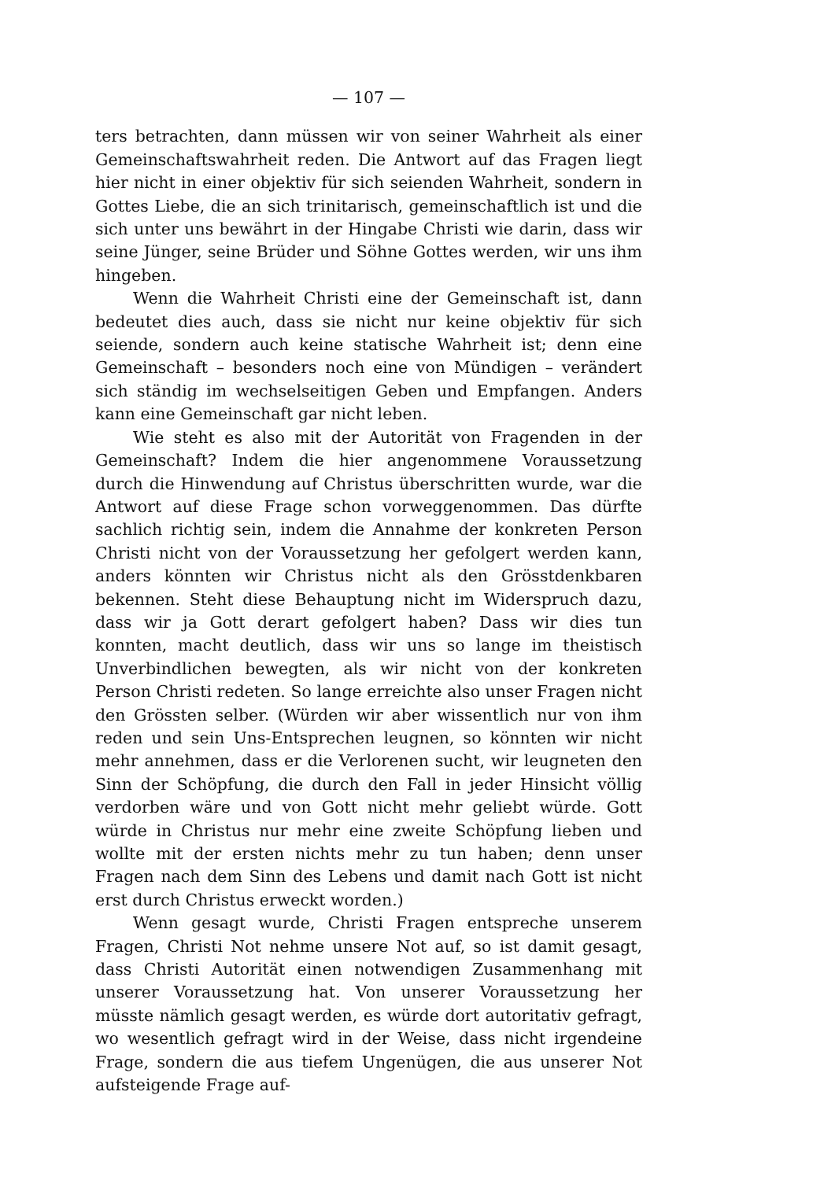— 107 —
ters betrachten, dann müssen wir von seiner Wahrheit als einer Gemeinschaftswahrheit reden. Die Antwort auf das Fragen liegt hier nicht in einer objektiv für sich seienden Wahrheit, sondern in Gottes Liebe, die an sich trinitarisch, gemeinschaftlich ist und die sich unter uns bewährt in der Hingabe Christi wie darin, dass wir seine Jünger, seine Brüder und Söhne Gottes werden, wir uns ihm hingeben.
Wenn die Wahrheit Christi eine der Gemeinschaft ist, dann bedeutet dies auch, dass sie nicht nur keine objektiv für sich seiende, sondern auch keine statische Wahrheit ist; denn eine Gemeinschaft – besonders noch eine von Mündigen – verändert sich ständig im wechselseitigen Geben und Empfangen. Anders kann eine Gemeinschaft gar nicht leben.
Wie steht es also mit der Autorität von Fragenden in der Gemeinschaft? Indem die hier angenommene Voraussetzung durch die Hinwendung auf Christus überschritten wurde, war die Antwort auf diese Frage schon vorweggenommen. Das dürfte sachlich richtig sein, indem die Annahme der konkreten Person Christi nicht von der Voraussetzung her gefolgert werden kann, anders könnten wir Christus nicht als den Grösstdenkbaren bekennen. Steht diese Behauptung nicht im Widerspruch dazu, dass wir ja Gott derart gefolgert haben? Dass wir dies tun konnten, macht deutlich, dass wir uns so lange im theistisch Unverbindlichen bewegten, als wir nicht von der konkreten Person Christi redeten. So lange erreichte also unser Fragen nicht den Grössten selber. (Würden wir aber wissentlich nur von ihm reden und sein Uns-Entsprechen leugnen, so könnten wir nicht mehr annehmen, dass er die Verlorenen sucht, wir leugneten den Sinn der Schöpfung, die durch den Fall in jeder Hinsicht völlig verdorben wäre und von Gott nicht mehr geliebt würde. Gott würde in Christus nur mehr eine zweite Schöpfung lieben und wollte mit der ersten nichts mehr zu tun haben; denn unser Fragen nach dem Sinn des Lebens und damit nach Gott ist nicht erst durch Christus erweckt worden.)
Wenn gesagt wurde, Christi Fragen entspreche unserem Fragen, Christi Not nehme unsere Not auf, so ist damit gesagt, dass Christi Autorität einen notwendigen Zusammenhang mit unserer Voraussetzung hat. Von unserer Voraussetzung her müsste nämlich gesagt werden, es würde dort autoritativ gefragt, wo wesentlich gefragt wird in der Weise, dass nicht irgendeine Frage, sondern die aus tiefem Ungenügen, die aus unserer Not aufsteigende Frage auf-